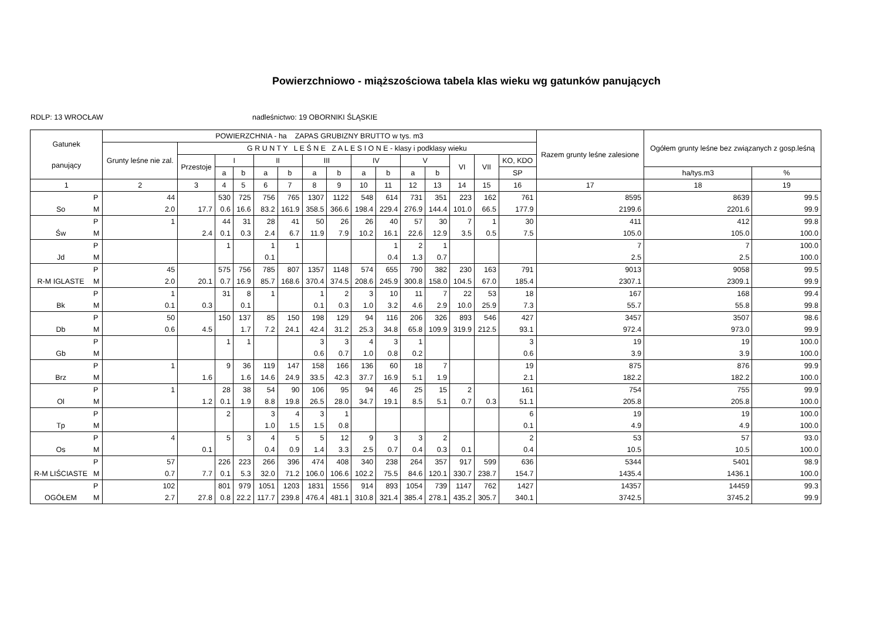Powierzchniowo - miąższościowa tabela klas wieku wg gatunków panujących
RDLP: 13 WROCŁAW nadleśnictwo: 19 OBORNIKI ŚLĄSKIE
| Gatunek panujący | | POWIERZCHNIA - ha ZAPAS GRUBIZNY BRUTTO w tys. m3 | | | | | | | | | | | | | | | Razem grunty leśne zalesione | Ogółem grunty leśne bez związanych z gosp.leśną | |
| --- | --- | --- | --- | --- | --- | --- | --- | --- | --- | --- | --- | --- | --- | --- | --- | --- | --- | --- | --- |
| | | Grunty leśne nie zal. | G R U N T Y L E Ś N E Z A L E S I O N E - klasy i podklasy wieku | | | | | | | | | | | | | | | | |
| | | | Przestoje | I | | II | | III | | IV | | V | | VI | VII | KO, KDO | | | |
| | | | | a | b | a | b | a | b | a | b | a | b | | | SP | | ha/tys.m3 | % |
| 1 | | 2 | 3 | 4 | 5 | 6 | 7 | 8 | 9 | 10 | 11 | 12 | 13 | 14 | 15 | 16 | 17 | 18 | 19 |
| | P | 44 | | 530 | 725 | 756 | 765 | 1307 | 1122 | 548 | 614 | 731 | 351 | 223 | 162 | 761 | 8595 | 8639 | 99.5 |
| So | M | 2.0 | 17.7 | 0.6 | 16.6 | 83.2 | 161.9 | 358.5 | 366.6 | 198.4 | 229.4 | 276.9 | 144.4 | 101.0 | 66.5 | 177.9 | 2199.6 | 2201.6 | 99.9 |
| | P | 1 | | 44 | 31 | 28 | 41 | 50 | 26 | 26 | 40 | 57 | 30 | 7 | 1 | 30 | 411 | 412 | 99.8 |
| Św | M | | 2.4 | 0.1 | 0.3 | 2.4 | 6.7 | 11.9 | 7.9 | 10.2 | 16.1 | 22.6 | 12.9 | 3.5 | 0.5 | 7.5 | 105.0 | 105.0 | 100.0 |
| | P | | | 1 | | 1 | 1 | | | | 1 | 2 | 1 | | | | 7 | 7 | 100.0 |
| Jd | M | | | | | 0.1 | | | | | 0.4 | 1.3 | 0.7 | | | | 2.5 | 2.5 | 100.0 |
| | P | 45 | | 575 | 756 | 785 | 807 | 1357 | 1148 | 574 | 655 | 790 | 382 | 230 | 163 | 791 | 9013 | 9058 | 99.5 |
| R-M IGLASTE | M | 2.0 | 20.1 | 0.7 | 16.9 | 85.7 | 168.6 | 370.4 | 374.5 | 208.6 | 245.9 | 300.8 | 158.0 | 104.5 | 67.0 | 185.4 | 2307.1 | 2309.1 | 99.9 |
| | P | 1 | | 31 | 8 | 1 | | 1 | 2 | 3 | 10 | 11 | 7 | 22 | 53 | 18 | 167 | 168 | 99.4 |
| Bk | M | 0.1 | 0.3 | | 0.1 | | | 0.1 | 0.3 | 1.0 | 3.2 | 4.6 | 2.9 | 10.0 | 25.9 | 7.3 | 55.7 | 55.8 | 99.8 |
| | P | 50 | | 150 | 137 | 85 | 150 | 198 | 129 | 94 | 116 | 206 | 326 | 893 | 546 | 427 | 3457 | 3507 | 98.6 |
| Db | M | 0.6 | 4.5 | | 1.7 | 7.2 | 24.1 | 42.4 | 31.2 | 25.3 | 34.8 | 65.8 | 109.9 | 319.9 | 212.5 | 93.1 | 972.4 | 973.0 | 99.9 |
| | P | | | 1 | 1 | | | 3 | 3 | 4 | 3 | 1 | | | | 3 | 19 | 19 | 100.0 |
| Gb | M | | | | | | | 0.6 | 0.7 | 1.0 | 0.8 | 0.2 | | | | 0.6 | 3.9 | 3.9 | 100.0 |
| | P | 1 | | 9 | 36 | 119 | 147 | 158 | 166 | 136 | 60 | 18 | 7 | | | 19 | 875 | 876 | 99.9 |
| Brz | M | | 1.6 | | 1.6 | 14.6 | 24.9 | 33.5 | 42.3 | 37.7 | 16.9 | 5.1 | 1.9 | | | 2.1 | 182.2 | 182.2 | 100.0 |
| | P | 1 | | 28 | 38 | 54 | 90 | 106 | 95 | 94 | 46 | 25 | 15 | 2 | | 161 | 754 | 755 | 99.9 |
| Ol | M | | 1.2 | 0.1 | 1.9 | 8.8 | 19.8 | 26.5 | 28.0 | 34.7 | 19.1 | 8.5 | 5.1 | 0.7 | 0.3 | 51.1 | 205.8 | 205.8 | 100.0 |
| | P | | | 2 | | 3 | 4 | 3 | 1 | | | | | | | 6 | 19 | 19 | 100.0 |
| Tp | M | | | | | 1.0 | 1.5 | 1.5 | 0.8 | | | | | | | 0.1 | 4.9 | 4.9 | 100.0 |
| | P | 4 | | 5 | 3 | 4 | 5 | 5 | 12 | 9 | 3 | 3 | 2 | | | 2 | 53 | 57 | 93.0 |
| Os | M | | 0.1 | | | 0.4 | 0.9 | 1.4 | 3.3 | 2.5 | 0.7 | 0.4 | 0.3 | 0.1 | | 0.4 | 10.5 | 10.5 | 100.0 |
| | P | 57 | | 226 | 223 | 266 | 396 | 474 | 408 | 340 | 238 | 264 | 357 | 917 | 599 | 636 | 5344 | 5401 | 98.9 |
| R-M LIŚCIASTE | M | 0.7 | 7.7 | 0.1 | 5.3 | 32.0 | 71.2 | 106.0 | 106.6 | 102.2 | 75.5 | 84.6 | 120.1 | 330.7 | 238.7 | 154.7 | 1435.4 | 1436.1 | 100.0 |
| | P | 102 | | 801 | 979 | 1051 | 1203 | 1831 | 1556 | 914 | 893 | 1054 | 739 | 1147 | 762 | 1427 | 14357 | 14459 | 99.3 |
| OGÓŁEM | M | 2.7 | 27.8 | 0.8 | 22.2 | 117.7 | 239.8 | 476.4 | 481.1 | 310.8 | 321.4 | 385.4 | 278.1 | 435.2 | 305.7 | 340.1 | 3742.5 | 3745.2 | 99.9 |